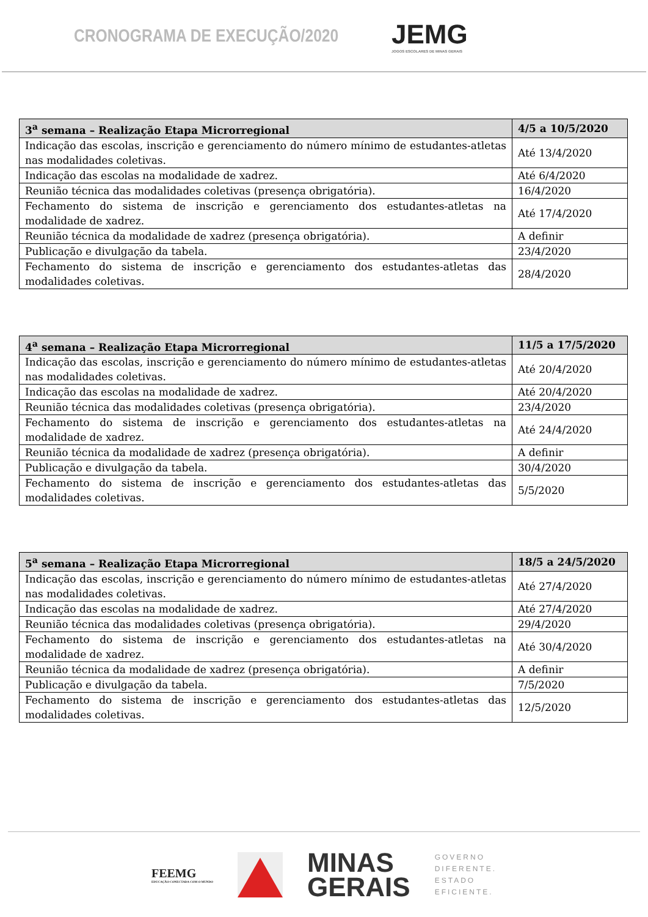CRONOGRAMA DE EXECUÇÃO/2020
JEMG
JOGOS ESCOLARES DE MINAS GERAIS
| 3<sup>a</sup> semana – Realização Etapa Microrregional | 4/5 a 10/5/2020 |
| --- | --- |
| Indicação das escolas, inscrição e gerenciamento do número mínimo de estudantes-atletas nas modalidades coletivas. | Até 13/4/2020 |
| Indicação das escolas na modalidade de xadrez. | Até 6/4/2020 |
| Reunião técnica das modalidades coletivas (presença obrigatória). | 16/4/2020 |
| Fechamento do sistema de inscrição e gerenciamento dos estudantes-atletas na modalidade de xadrez. | Até 17/4/2020 |
| Reunião técnica da modalidade de xadrez (presença obrigatória). | A definir |
| Publicação e divulgação da tabela. | 23/4/2020 |
| Fechamento do sistema de inscrição e gerenciamento dos estudantes-atletas das modalidades coletivas. | 28/4/2020 |
| 4<sup>a</sup> semana – Realização Etapa Microrregional | 11/5 a 17/5/2020 |
| --- | --- |
| Indicação das escolas, inscrição e gerenciamento do número mínimo de estudantes-atletas nas modalidades coletivas. | Até 20/4/2020 |
| Indicação das escolas na modalidade de xadrez. | Até 20/4/2020 |
| Reunião técnica das modalidades coletivas (presença obrigatória). | 23/4/2020 |
| Fechamento do sistema de inscrição e gerenciamento dos estudantes-atletas na modalidade de xadrez. | Até 24/4/2020 |
| Reunião técnica da modalidade de xadrez (presença obrigatória). | A definir |
| Publicação e divulgação da tabela. | 30/4/2020 |
| Fechamento do sistema de inscrição e gerenciamento dos estudantes-atletas das modalidades coletivas. | 5/5/2020 |
| 5<sup>a</sup> semana – Realização Etapa Microrregional | 18/5 a 24/5/2020 |
| --- | --- |
| Indicação das escolas, inscrição e gerenciamento do número mínimo de estudantes-atletas nas modalidades coletivas. | Até 27/4/2020 |
| Indicação das escolas na modalidade de xadrez. | Até 27/4/2020 |
| Reunião técnica das modalidades coletivas (presença obrigatória). | 29/4/2020 |
| Fechamento do sistema de inscrição e gerenciamento dos estudantes-atletas na modalidade de xadrez. | Até 30/4/2020 |
| Reunião técnica da modalidade de xadrez (presença obrigatória). | A definir |
| Publicação e divulgação da tabela. | 7/5/2020 |
| Fechamento do sistema de inscrição e gerenciamento dos estudantes-atletas das modalidades coletivas. | 12/5/2020 |
FEEMG
EDUCAÇÃO CONECTADA COM O MUNDO
MINAS
GERAIS
GOVERNO
DIFERENTE.
ESTADO
EFICIENTE.